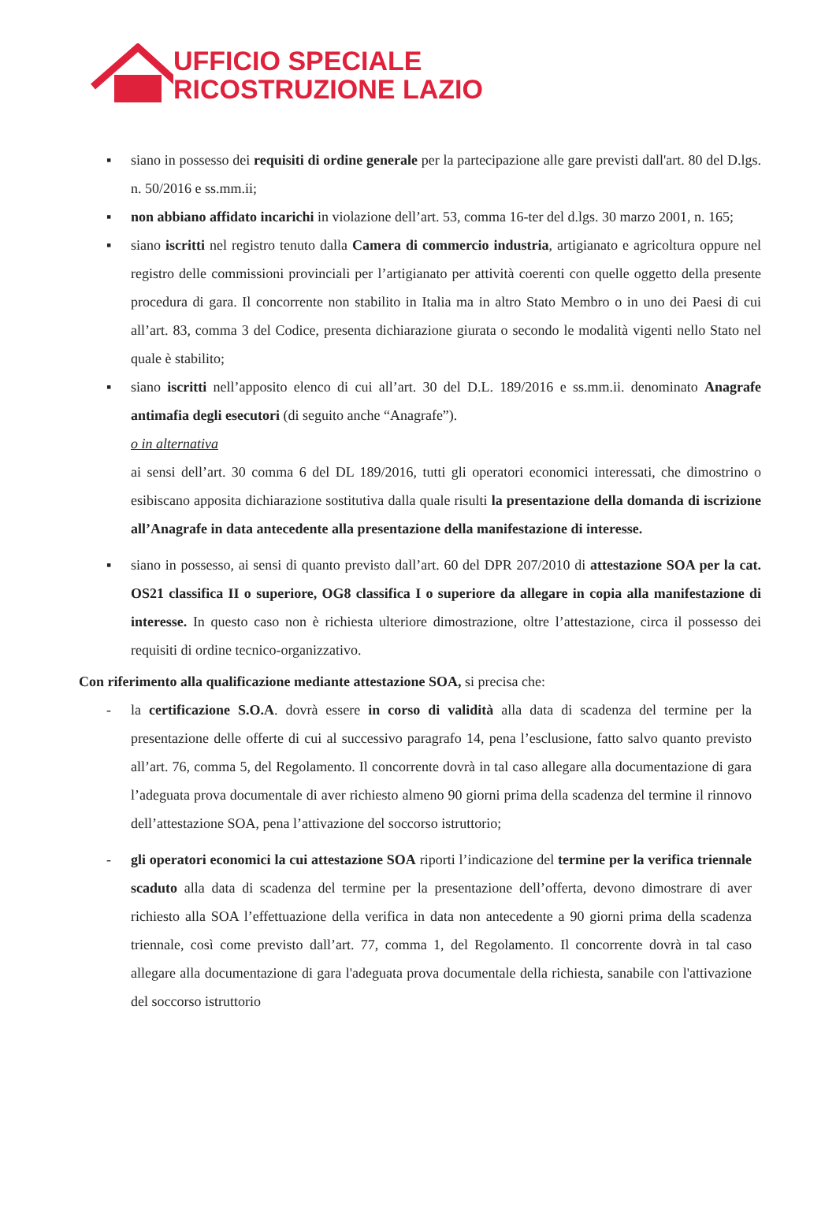UFFICIO SPECIALE
RICOSTRUZIONE LAZIO
▪ siano in possesso dei requisiti di ordine generale per la partecipazione alle gare previsti dall'art. 80 del D.lgs. n. 50/2016 e ss.mm.ii;
▪ non abbiano affidato incarichi in violazione dell’art. 53, comma 16-ter del d.lgs. 30 marzo 2001, n. 165;
▪ siano iscritti nel registro tenuto dalla Camera di commercio industria, artigianato e agricoltura oppure nel registro delle commissioni provinciali per l’artigianato per attività coerenti con quelle oggetto della presente procedura di gara. Il concorrente non stabilito in Italia ma in altro Stato Membro o in uno dei Paesi di cui all’art. 83, comma 3 del Codice, presenta dichiarazione giurata o secondo le modalità vigenti nello Stato nel quale è stabilito;
▪ siano iscritti nell’apposito elenco di cui all’art. 30 del D.L. 189/2016 e ss.mm.ii. denominato Anagrafe antimafia degli esecutori (di seguito anche “Anagrafe”).
o in alternativa
ai sensi dell’art. 30 comma 6 del DL 189/2016, tutti gli operatori economici interessati, che dimostrino o esibiscano apposita dichiarazione sostitutiva dalla quale risulti la presentazione della domanda di iscrizione all’Anagrafe in data antecedente alla presentazione della manifestazione di interesse.
▪ siano in possesso, ai sensi di quanto previsto dall’art. 60 del DPR 207/2010 di attestazione SOA per la cat. OS21 classifica II o superiore, OG8 classifica I o superiore da allegare in copia alla manifestazione di interesse. In questo caso non è richiesta ulteriore dimostrazione, oltre l’attestazione, circa il possesso dei requisiti di ordine tecnico-organizzativo.
Con riferimento alla qualificazione mediante attestazione SOA, si precisa che:
- la certificazione S.O.A. dovrà essere in corso di validità alla data di scadenza del termine per la presentazione delle offerte di cui al successivo paragrafo 14, pena l’esclusione, fatto salvo quanto previsto all’art. 76, comma 5, del Regolamento. Il concorrente dovrà in tal caso allegare alla documentazione di gara l’adeguata prova documentale di aver richiesto almeno 90 giorni prima della scadenza del termine il rinnovo dell’attestazione SOA, pena l’attivazione del soccorso istruttorio;
- gli operatori economici la cui attestazione SOA riporti l’indicazione del termine per la verifica triennale scaduto alla data di scadenza del termine per la presentazione dell’offerta, devono dimostrare di aver richiesto alla SOA l’effettuazione della verifica in data non antecedente a 90 giorni prima della scadenza triennale, così come previsto dall’art. 77, comma 1, del Regolamento. Il concorrente dovrà in tal caso allegare alla documentazione di gara l'adeguata prova documentale della richiesta, sanabile con l'attivazione del soccorso istruttorio